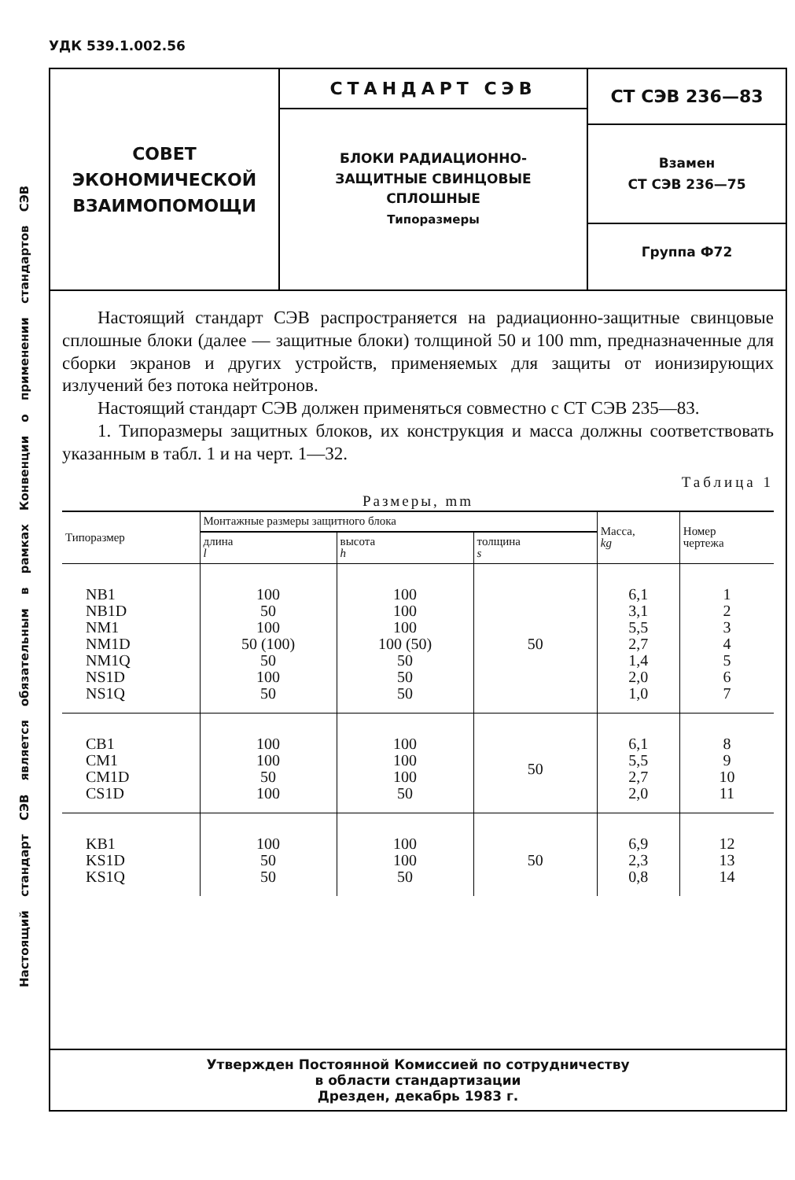УДК 539.1.002.56
Настоящий стандарт СЭВ является обязательным в рамках Конвенции о применении стандартов СЭВ
СОВЕТ
ЭКОНОМИЧЕСКОЙ
ВЗАИМОПОМОЩИ
СТАНДАРТ СЭВ
БЛОКИ РАДИАЦИОННО-
ЗАЩИТНЫЕ СВИНЦОВЫЕ
СПЛОШНЫЕ
Типоразмеры
СТ СЭВ 236—83
Взамен
СТ СЭВ 236—75
Группа Ф72
Настоящий стандарт СЭВ распространяется на радиационно-защитные свинцовые сплошные блоки (далее — защитные блоки) толщиной 50 и 100 mm, предназначенные для сборки экранов и других устройств, применяемых для защиты от ионизирующих излучений без потока нейтронов.
Настоящий стандарт СЭВ должен применяться совместно с СТ СЭВ 235—83.
1. Типоразмеры защитных блоков, их конструкция и масса должны соответствовать указанным в табл. 1 и на черт. 1—32.
Таблица 1
Размеры, mm
| Типоразмер | Монтажные размеры защитного блока | | | Масса, kg | Номер чертежа |
| --- | --- | --- | --- | --- | --- |
| | длина l | высота h | толщина s | | |
| NB1 NB1D NM1 NM1D NM1Q NS1D NS1Q | 100 50 100 50 (100) 50 100 50 | 100 100 100 100 (50) 50 50 50 | 50 | 6,1 3,1 5,5 2,7 1,4 2,0 1,0 | 1 2 3 4 5 6 7 |
| CB1 CM1 CM1D CS1D | 100 100 50 100 | 100 100 100 50 | 50 | 6,1 5,5 2,7 2,0 | 8 9 10 11 |
| KB1 KS1D KS1Q | 100 50 50 | 100 100 50 | 50 | 6,9 2,3 0,8 | 12 13 14 |
Утвержден Постоянной Комиссией по сотрудничеству
в области стандартизации
Дрезден, декабрь 1983 г.